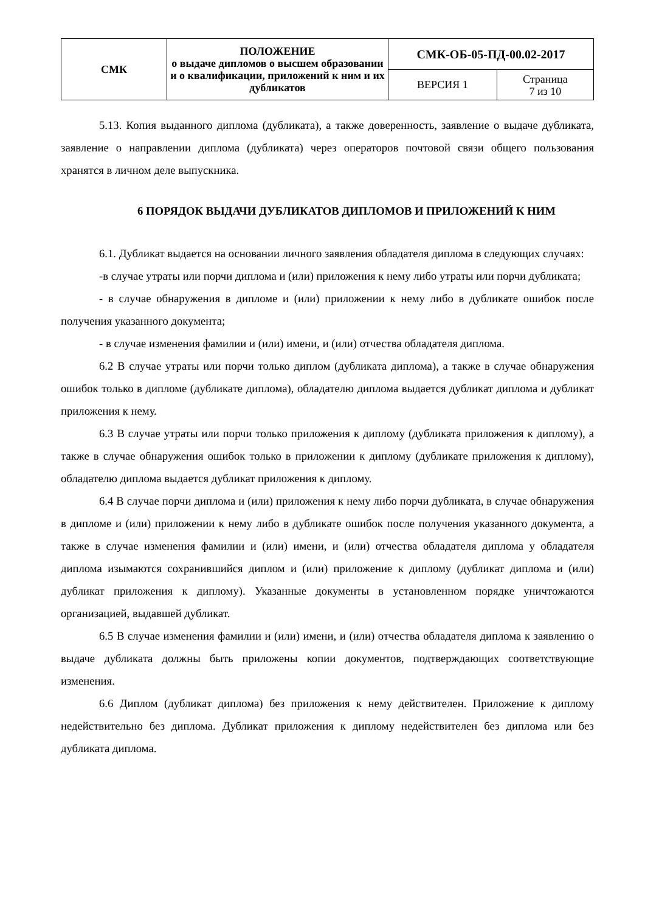| СМК | ПОЛОЖЕНИЕ о выдаче дипломов о высшем образовании и о квалификации, приложений к ним и их дубликатов | СМК-ОБ-05-ПД-00.02-2017 | |
| | | ВЕРСИЯ 1 | Страница 7 из 10 |
5.13. Копия выданного диплома (дубликата), а также доверенность, заявление о выдаче дубликата, заявление о направлении диплома (дубликата) через операторов почтовой связи общего пользования хранятся в личном деле выпускника.
6 ПОРЯДОК ВЫДАЧИ ДУБЛИКАТОВ ДИПЛОМОВ И ПРИЛОЖЕНИЙ К НИМ
6.1. Дубликат выдается на основании личного заявления обладателя диплома в следующих случаях:
-в случае утраты или порчи диплома и (или) приложения к нему либо утраты или порчи дубликата;
- в случае обнаружения в дипломе и (или) приложении к нему либо в дубликате ошибок после получения указанного документа;
- в случае изменения фамилии и (или) имени, и (или) отчества обладателя диплома.
6.2 В случае утраты или порчи только диплом (дубликата диплома), а также в случае обнаружения ошибок только в дипломе (дубликате диплома), обладателю диплома выдается дубликат диплома и дубликат приложения к нему.
6.3 В случае утраты или порчи только приложения к диплому (дубликата приложения к диплому), а также в случае обнаружения ошибок только в приложении к диплому (дубликате приложения к диплому), обладателю диплома выдается дубликат приложения к диплому.
6.4 В случае порчи диплома и (или) приложения к нему либо порчи дубликата, в случае обнаружения в дипломе и (или) приложении к нему либо в дубликате ошибок после получения указанного документа, а также в случае изменения фамилии и (или) имени, и (или) отчества обладателя диплома у обладателя диплома изымаются сохранившийся диплом и (или) приложение к диплому (дубликат диплома и (или) дубликат приложения к диплому). Указанные документы в установленном порядке уничтожаются организацией, выдавшей дубликат.
6.5 В случае изменения фамилии и (или) имени, и (или) отчества обладателя диплома к заявлению о выдаче дубликата должны быть приложены копии документов, подтверждающих соответствующие изменения.
6.6 Диплом (дубликат диплома) без приложения к нему действителен. Приложение к диплому недействительно без диплома. Дубликат приложения к диплому недействителен без диплома или без дубликата диплома.